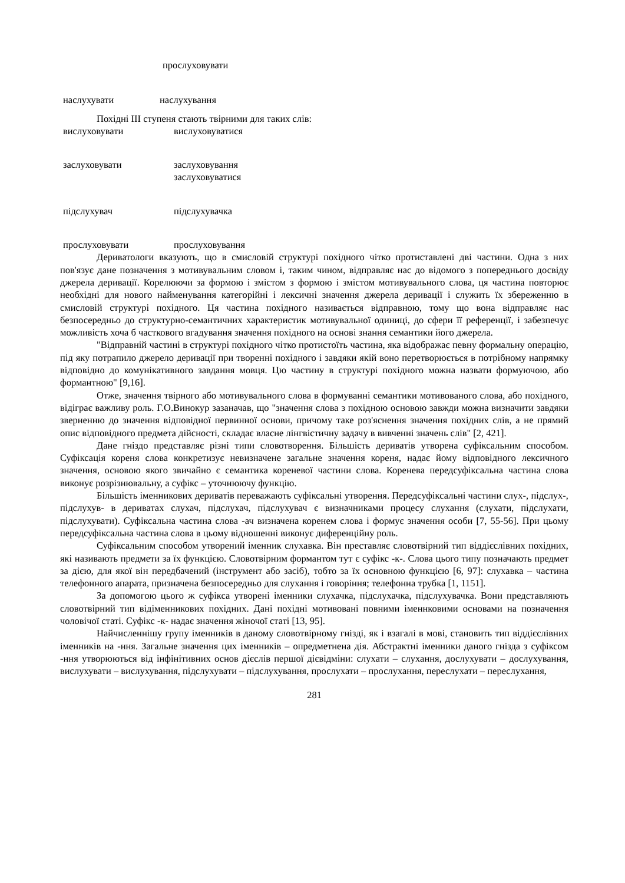прослуховувати
наслухувати наслухування
Похідні III ступеня стають твірними для таких слів:
вислуховувати вислуховуватися
заслуховувати заслуховування
заслуховуватися
підслухувач підслухувачка
прослуховувати прослуховування
Дериватологи вказують, що в смисловій структурі похідного чітко протиставлені дві частини. Одна з них пов'язує дане позначення з мотивувальним словом і, таким чином, відправляє нас до відомого з попереднього досвіду джерела деривації. Корелюючи за формою і змістом з формою і змістом мотивувального слова, ця частина повторює необхідні для нового найменування категорійні і лексичні значення джерела деривації і служить їх збереженню в смисловій структурі похідного. Ця частина похідного називається відправною, тому що вона відправляє нас безпосередньо до структурно-семантичних характеристик мотивувальної одиниці, до сфери її референції, і забезпечує можливість хоча б часткового вгадування значення похідного на основі знання семантики його джерела.
"Відправній частині в структурі похідного чітко протистоїть частина, яка відображає певну формальну операцію, під яку потрапило джерело деривації при творенні похідного і завдяки якій воно перетворюється в потрібному напрямку відповідно до комунікативного завдання мовця. Цю частину в структурі похідного можна назвати формуючою, або формантною" [9,16].
Отже, значення твірного або мотивувального слова в формуванні семантики мотивованого слова, або похідного, відіграє важливу роль. Г.О.Винокур зазаначав, що "значення слова з похідною основою завжди можна визначити завдяки зверненню до значення відповідної первинної основи, причому таке роз'яснення значення похідних слів, а не прямий опис відповідного предмета дійсності, складає власне лінгвістичну задачу в вивченні значень слів" [2, 421].
Дане гніздо представляє різні типи словотворення. Більшість дериватів утворена суфіксальним способом. Суфіксація кореня слова конкретизує невизначене загальне значення кореня, надає йому відповідного лексичного значення, основою якого звичайно є семантика кореневої частини слова. Коренева передсуфіксальна частина слова виконує розрізнювальну, а суфікс – уточнюючу функцію.
Більшість іменникових дериватів переважають суфіксальні утворення. Передсуфіксальні частини слух-, підслух-, підслухув- в дериватах слухач, підслухач, підслухувач є визначниками процесу слухання (слухати, підслухати, підслухувати). Суфіксальна частина слова -ач визначена коренем слова і формує значення особи [7, 55-56]. При цьому передсуфіксальна частина слова в цьому відношенні виконує диференційну роль.
Суфіксальним способом утворений іменник слухавка. Він преставляє словотвірний тип віддієслівних похідних, які називають предмети за їх функцією. Словотвірним формантом тут є суфікс -к-. Слова цього типу позначають предмет за дією, для якої він передбачений (інструмент або засіб), тобто за їх основною функцією [6, 97]: слухавка – частина телефонного апарата, призначена безпосередньо для слухання і говоріння; телефонна трубка [1, 1151].
За допомогою цього ж суфікса утворені іменники слухачка, підслухачка, підслухувачка. Вони представляють словотвірний тип відіменникових похідних. Дані похідні мотивовані повними іменнковими основами на позначення чоловічої статі. Суфікс -к- надає значення жіночої статі [13, 95].
Найчисленнішу групу іменників в даному словотвірному гнізді, як і взагалі в мові, становить тип віддієслівних іменників на -ння. Загальне значення цих іменників – опредметнена дія. Абстрактні іменники даного гнізда з суфіксом -ння утворюються від інфінітивних основ дієслів першої дієвідміни: слухати – слухання, дослухувати – дослухування, вислухувати – вислухування, підслухувати – підслухування, прослухати – прослухання, переслухати – переслухання,
281